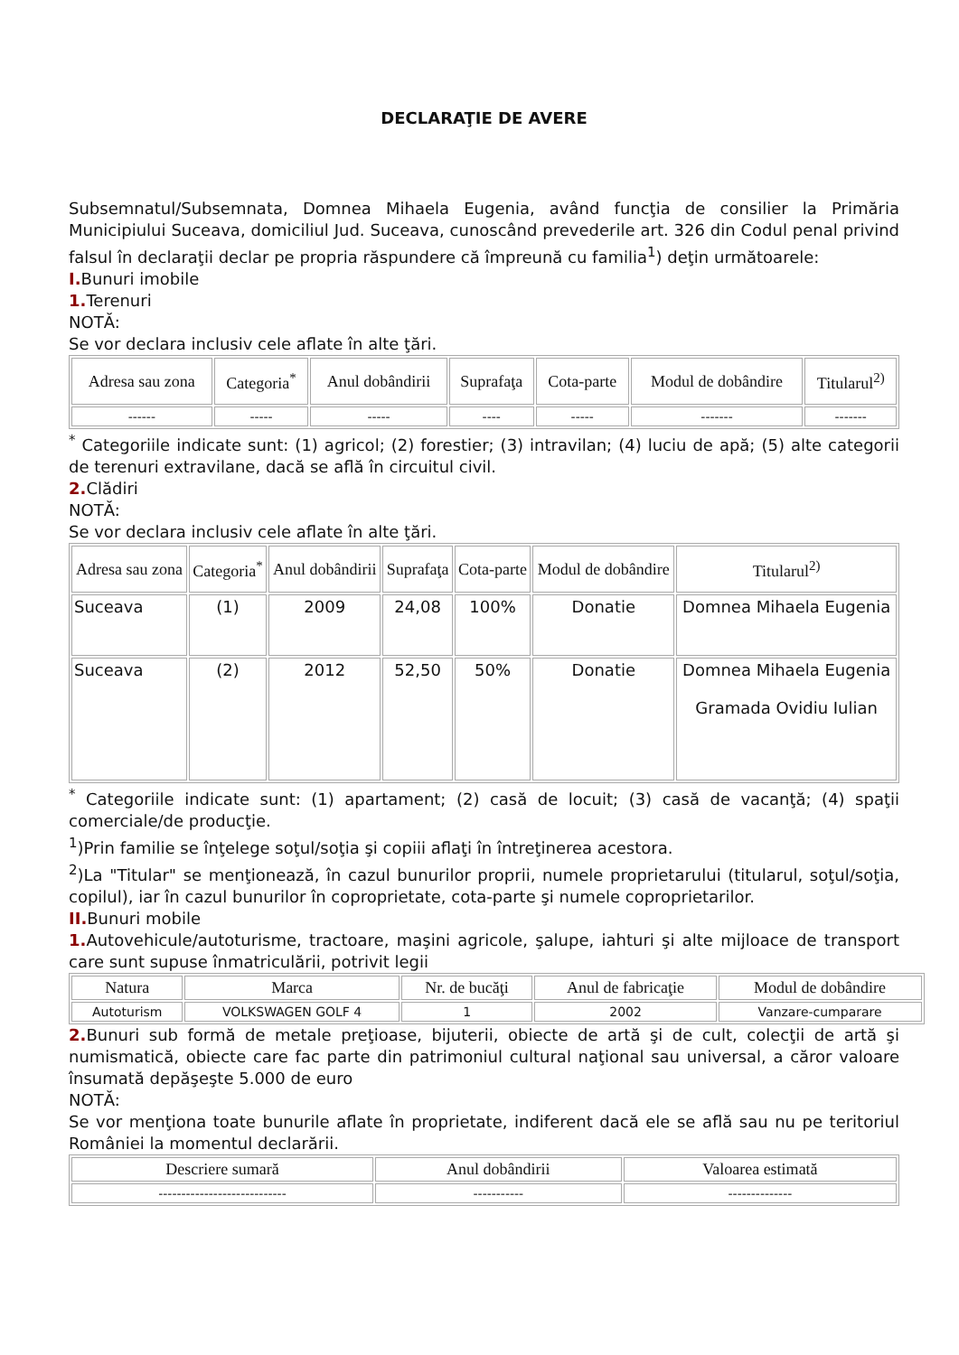DECLARAŢIE DE AVERE
Subsemnatul/Subsemnata, Domnea Mihaela Eugenia, având funcţia de consilier la Primăria Municipiului Suceava, domiciliul Jud. Suceava, cunoscând prevederile art. 326 din Codul penal privind falsul în declaraţii declar pe propria răspundere că împreună cu familia<sup>1</sup>) deţin următoarele:
I. Bunuri imobile
1. Terenuri
NOTĂ:
Se vor declara inclusiv cele aflate în alte ţări.
| Adresa sau zona | Categoria<sup>*</sup> | Anul dobândirii | Suprafaţa | Cota-parte | Modul de dobândire | Titularul<sup>2)</sup> |
| --- | --- | --- | --- | --- | --- | --- |
| ------ | ----- | ----- | ---- | ----- | ------- | ------- |
<sup>*</sup> Categoriile indicate sunt: (1) agricol; (2) forestier; (3) intravilan; (4) luciu de apă; (5) alte categorii de terenuri extravilane, dacă se află în circuitul civil.
2. Clădiri
NOTĂ:
Se vor declara inclusiv cele aflate în alte ţări.
| Adresa sau zona | Categoria<sup>*</sup> | Anul dobândirii | Suprafaţa | Cota-parte | Modul de dobândire | Titularul<sup>2)</sup> |
| --- | --- | --- | --- | --- | --- | --- |
| Suceava | (1) | 2009 | 24,08 | 100% | Donatie | Domnea Mihaela Eugenia |
| Suceava | (2) | 2012 | 52,50 | 50% | Donatie | Domnea Mihaela Eugenia Gramada Ovidiu Iulian |
<sup>*</sup> Categoriile indicate sunt: (1) apartament; (2) casă de locuit; (3) casă de vacanţă; (4) spaţii comerciale/de producţie.
<sup>1</sup>)Prin familie se înţelege soţul/soţia şi copiii aflaţi în întreţinerea acestora.
<sup>2</sup>)La "Titular" se menţionează, în cazul bunurilor proprii, numele proprietarului (titularul, soţul/soţia, copilul), iar în cazul bunurilor în coproprietate, cota-parte şi numele coproprietarilor.
II. Bunuri mobile
1. Autovehicule/autoturisme, tractoare, maşini agricole, şalupe, iahturi şi alte mijloace de transport care sunt supuse înmatriculării, potrivit legii
| Natura | Marca | Nr. de bucăţi | Anul de fabricaţie | Modul de dobândire |
| --- | --- | --- | --- | --- |
| Autoturism | VOLKSWAGEN GOLF 4 | 1 | 2002 | Vanzare-cumparare |
2. Bunuri sub formă de metale preţioase, bijuterii, obiecte de artă şi de cult, colecţii de artă şi numismatică, obiecte care fac parte din patrimoniul cultural naţional sau universal, a căror valoare însumată depăşeşte 5.000 de euro
NOTĂ:
Se vor menţiona toate bunurile aflate în proprietate, indiferent dacă ele se află sau nu pe teritoriul României la momentul declarării.
| Descriere sumară | Anul dobândirii | Valoarea estimată |
| --- | --- | --- |
| ---------------------------- | ----------- | -------------- |